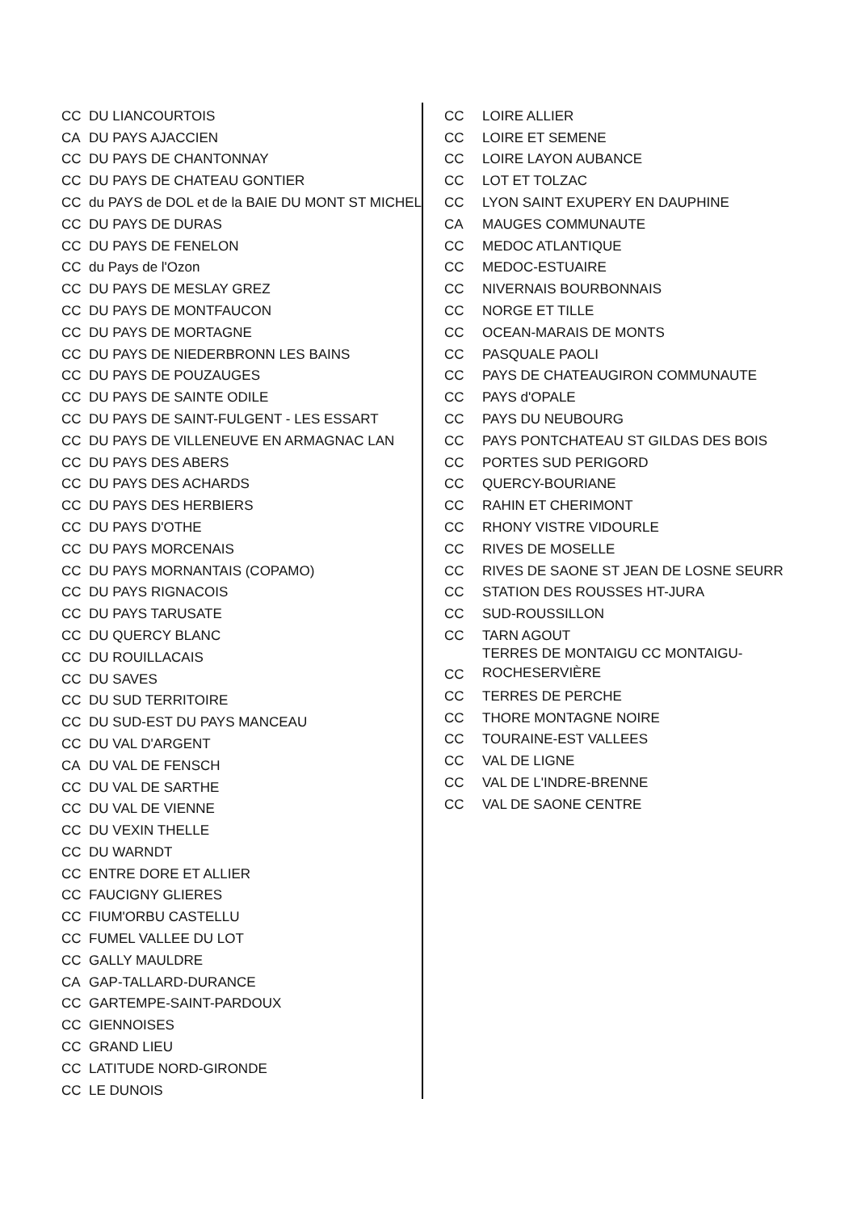| CC | DU LIANCOURTOIS |
| CA | DU PAYS AJACCIEN |
| CC | DU PAYS DE CHANTONNAY |
| CC | DU PAYS DE CHATEAU GONTIER |
| CC | du PAYS de DOL et de la BAIE DU MONT ST MICHEL |
| CC | DU PAYS DE DURAS |
| CC | DU PAYS DE FENELON |
| CC | du Pays de l'Ozon |
| CC | DU PAYS DE MESLAY GREZ |
| CC | DU PAYS DE MONTFAUCON |
| CC | DU PAYS DE MORTAGNE |
| CC | DU PAYS DE NIEDERBRONN LES BAINS |
| CC | DU PAYS DE POUZAUGES |
| CC | DU PAYS DE SAINTE ODILE |
| CC | DU PAYS DE SAINT-FULGENT - LES ESSART |
| CC | DU PAYS DE VILLENEUVE EN ARMAGNAC LAN |
| CC | DU PAYS DES ABERS |
| CC | DU PAYS DES ACHARDS |
| CC | DU PAYS DES HERBIERS |
| CC | DU PAYS D'OTHE |
| CC | DU PAYS MORCENAIS |
| CC | DU PAYS MORNANTAIS (COPAMO) |
| CC | DU PAYS RIGNACOIS |
| CC | DU PAYS TARUSATE |
| CC | DU QUERCY BLANC |
| CC | DU ROUILLACAIS |
| CC | DU SAVES |
| CC | DU SUD TERRITOIRE |
| CC | DU SUD-EST DU PAYS MANCEAU |
| CC | DU VAL D'ARGENT |
| CA | DU VAL DE FENSCH |
| CC | DU VAL DE SARTHE |
| CC | DU VAL DE VIENNE |
| CC | DU VEXIN THELLE |
| CC | DU WARNDT |
| CC | ENTRE DORE ET ALLIER |
| CC | FAUCIGNY GLIERES |
| CC | FIUM'ORBU CASTELLU |
| CC | FUMEL VALLEE DU LOT |
| CC | GALLY MAULDRE |
| CA | GAP-TALLARD-DURANCE |
| CC | GARTEMPE-SAINT-PARDOUX |
| CC | GIENNOISES |
| CC | GRAND LIEU |
| CC | LATITUDE NORD-GIRONDE |
| CC | LE DUNOIS |
| CC | LOIRE ALLIER |
| CC | LOIRE ET SEMENE |
| CC | LOIRE LAYON AUBANCE |
| CC | LOT ET TOLZAC |
| CC | LYON SAINT EXUPERY EN DAUPHINE |
| CA | MAUGES COMMUNAUTE |
| CC | MEDOC ATLANTIQUE |
| CC | MEDOC-ESTUAIRE |
| CC | NIVERNAIS BOURBONNAIS |
| CC | NORGE ET TILLE |
| CC | OCEAN-MARAIS DE MONTS |
| CC | PASQUALE PAOLI |
| CC | PAYS DE CHATEAUGIRON COMMUNAUTE |
| CC | PAYS d'OPALE |
| CC | PAYS DU NEUBOURG |
| CC | PAYS PONTCHATEAU ST GILDAS DES BOIS |
| CC | PORTES SUD PERIGORD |
| CC | QUERCY-BOURIANE |
| CC | RAHIN ET CHERIMONT |
| CC | RHONY VISTRE VIDOURLE |
| CC | RIVES DE MOSELLE |
| CC | RIVES DE SAONE ST JEAN DE LOSNE SEURR |
| CC | STATION DES ROUSSES HT-JURA |
| CC | SUD-ROUSSILLON |
| CC | TARN AGOUT |
| CC | TERRES DE MONTAIGU CC MONTAIGU- ROCHESERVIÈRE |
| CC | TERRES DE PERCHE |
| CC | THORE MONTAGNE NOIRE |
| CC | TOURAINE-EST VALLEES |
| CC | VAL DE LIGNE |
| CC | VAL DE L'INDRE-BRENNE |
| CC | VAL DE SAONE CENTRE |